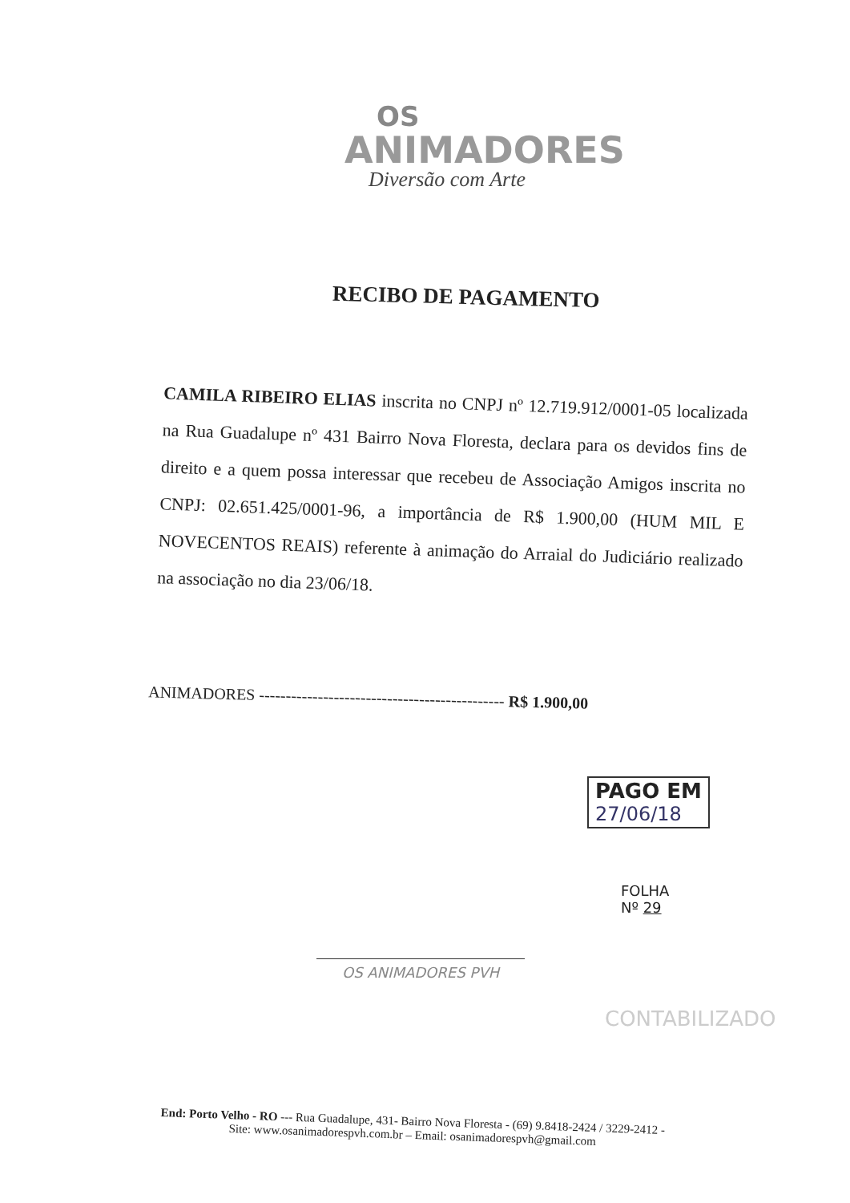OS
ANIMADORES
Diversão com Arte
RECIBO DE PAGAMENTO
CAMILA RIBEIRO ELIAS inscrita no CNPJ nº 12.719.912/0001-05 localizada na Rua Guadalupe nº 431 Bairro Nova Floresta, declara para os devidos fins de direito e a quem possa interessar que recebeu de Associação Amigos inscrita no CNPJ: 02.651.425/0001-96, a importância de R$ 1.900,00 (HUM MIL E NOVECENTOS REAIS) referente à animação do Arraial do Judiciário realizado na associação no dia 23/06/18.
ANIMADORES ---------------------------------------------- R$ 1.900,00
PAGO EM
27/06/18
FOLHA
Nº 29
OS ANIMADORES PVH
CONTABILIZADO
End: Porto Velho - RO --- Rua Guadalupe, 431- Bairro Nova Floresta - (69) 9.8418-2424 / 3229-2412 -
Site: www.osanimadorespvh.com.br – Email: osanimadorespvh@gmail.com